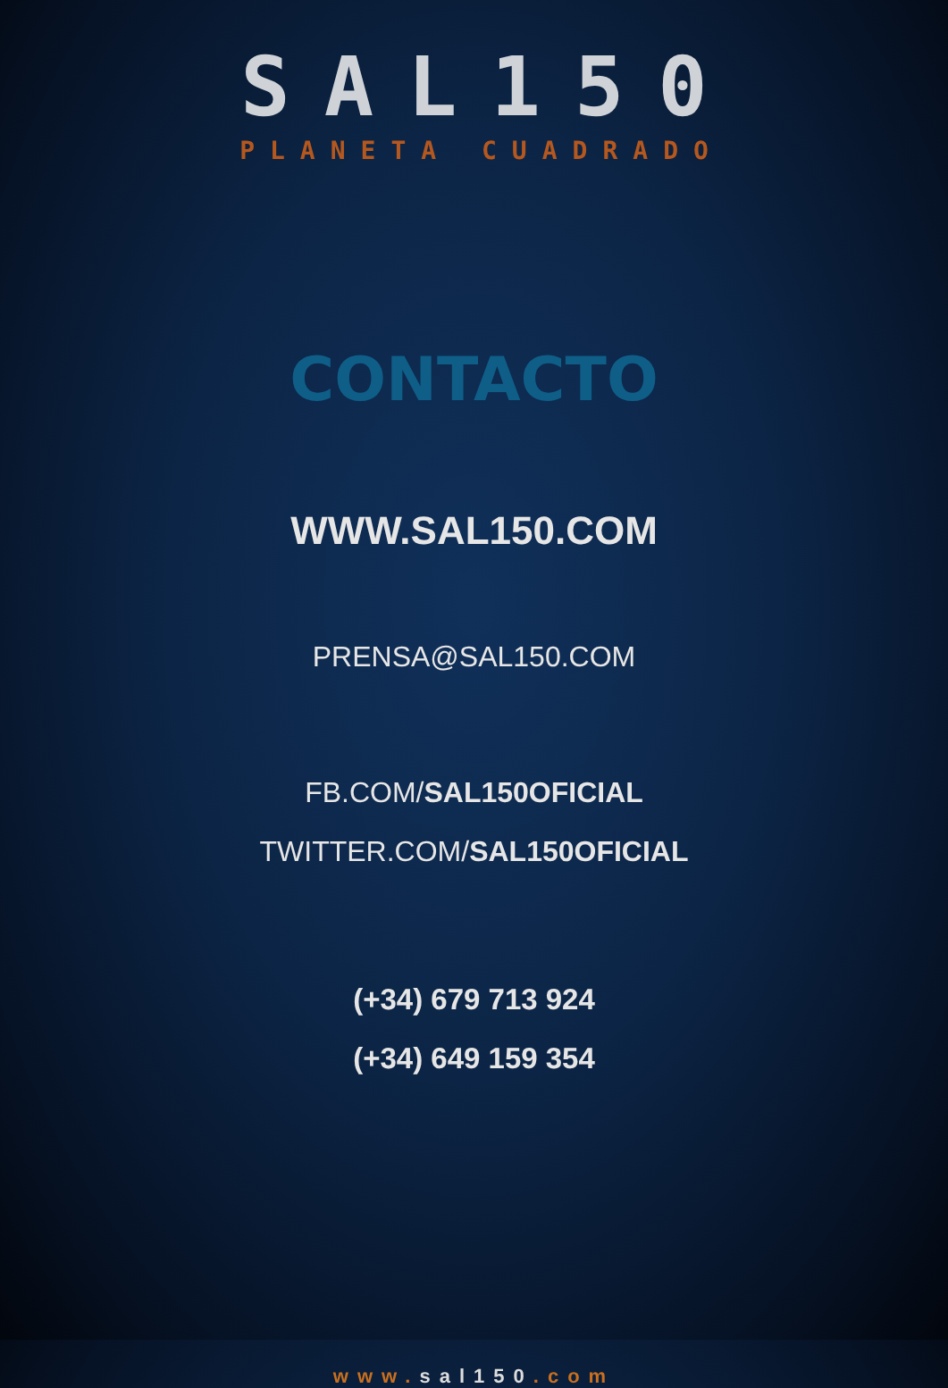SAL150
PLANETA CUADRADO
CONTACTO
WWW.SAL150.COM
PRENSA@SAL150.COM
FB.COM/SAL150OFICIAL
TWITTER.COM/SAL150OFICIAL
(+34) 679 713 924
(+34) 649 159 354
www.sal150.com